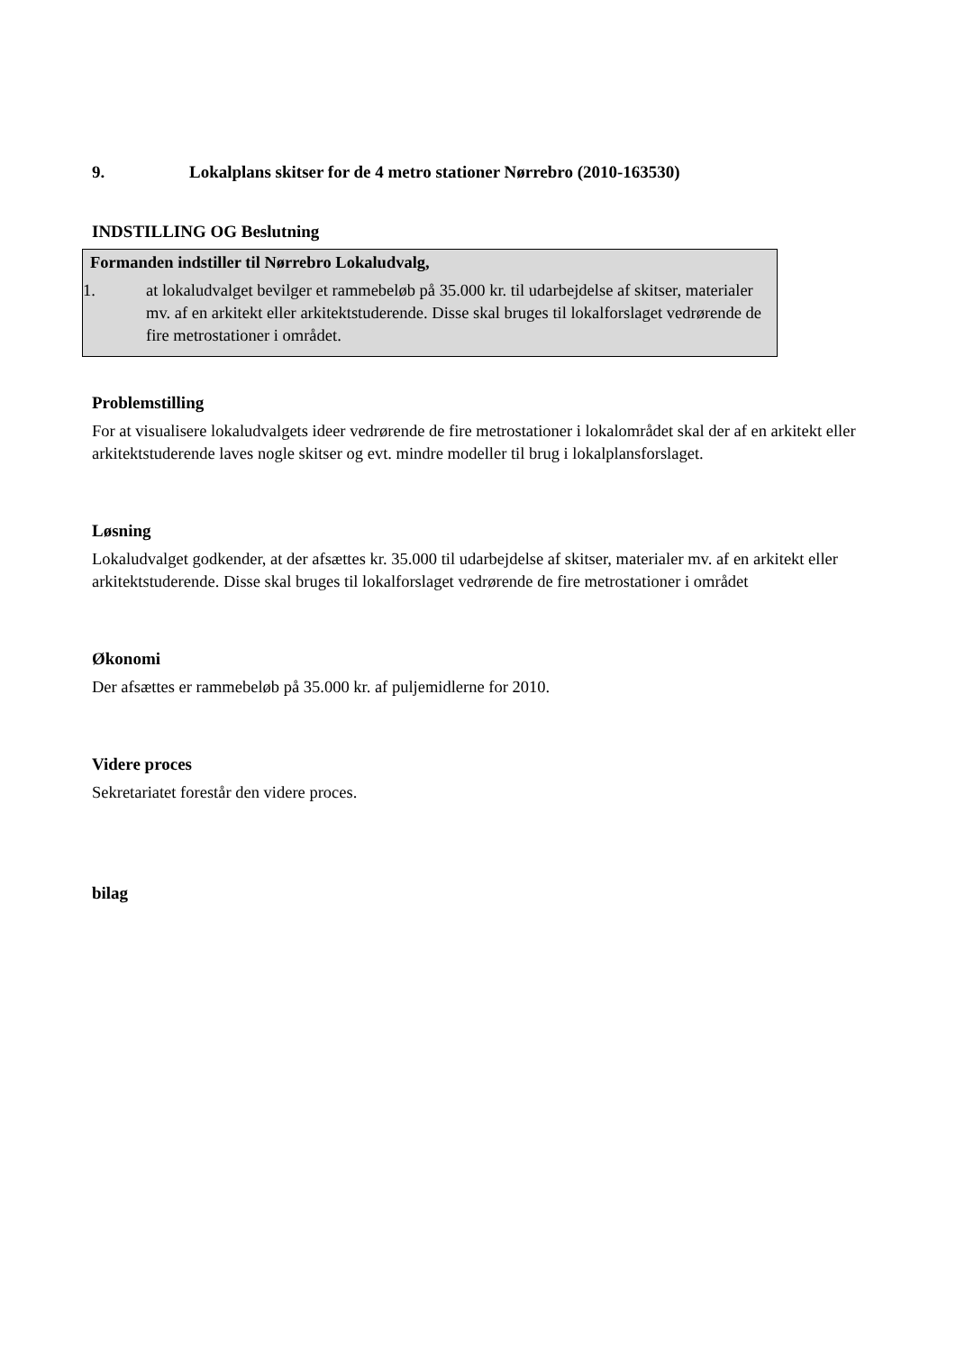9. Lokalplans skitser for de 4 metro stationer Nørrebro (2010-163530)
INDSTILLING OG Beslutning
Formanden indstiller til Nørrebro Lokaludvalg,
1. at lokaludvalget bevilger et rammebeløb på 35.000 kr. til udarbejdelse af skitser, materialer mv. af en arkitekt eller arkitektstuderende. Disse skal bruges til lokalforslaget vedrørende de fire metrostationer i området.
Problemstilling
For at visualisere lokaludvalgets ideer vedrørende de fire metrostationer i lokalområdet skal der af en arkitekt eller arkitektstuderende laves nogle skitser og evt. mindre modeller til brug i lokalplansforslaget.
Løsning
Lokaludvalget godkender, at der afsættes kr. 35.000 til udarbejdelse af skitser, materialer mv. af en arkitekt eller arkitektstuderende. Disse skal bruges til lokalforslaget vedrørende de fire metrostationer i området
Økonomi
Der afsættes er rammebeløb på 35.000 kr. af puljemidlerne for 2010.
Videre proces
Sekretariatet forestår den videre proces.
bilag